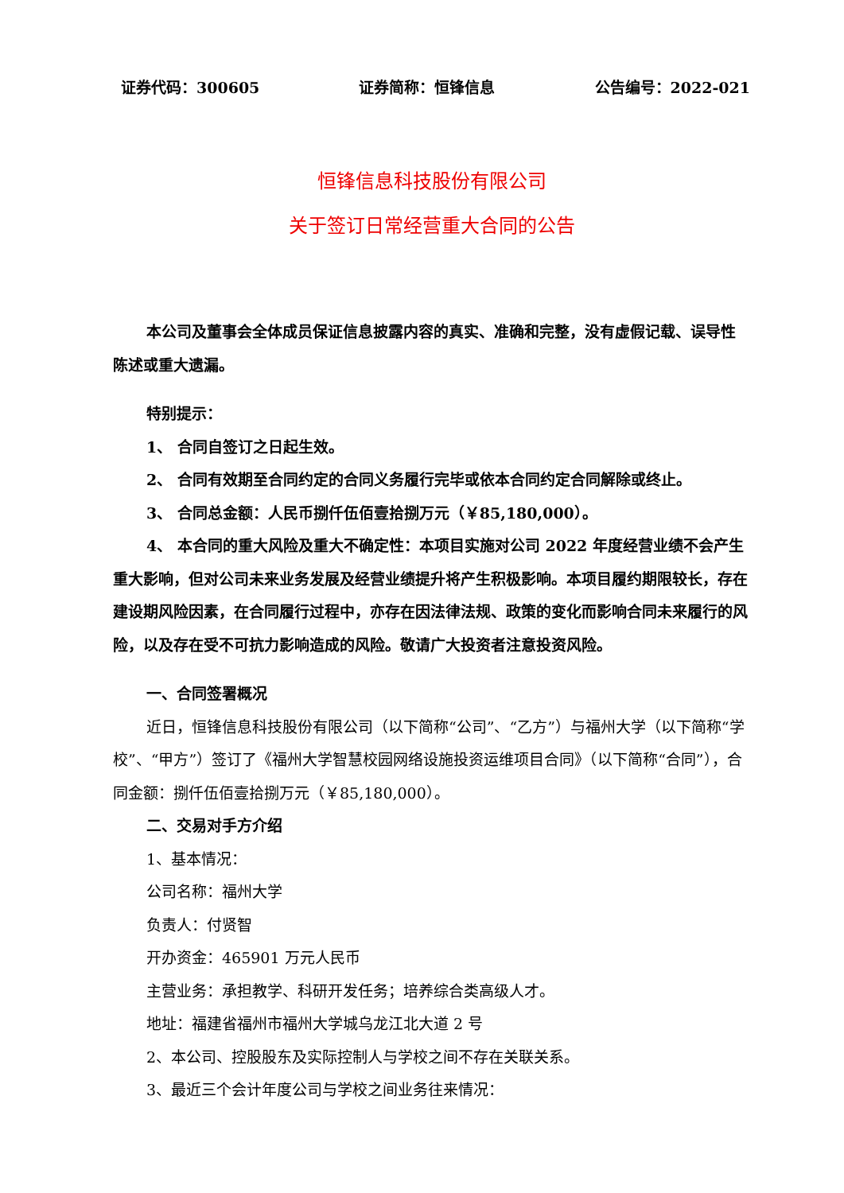证券代码：300605 证券简称：恒锋信息 公告编号：2022-021
恒锋信息科技股份有限公司
关于签订日常经营重大合同的公告
本公司及董事会全体成员保证信息披露内容的真实、准确和完整，没有虚假记载、误导性陈述或重大遗漏。
特别提示：
1、 合同自签订之日起生效。
2、 合同有效期至合同约定的合同义务履行完毕或依本合同约定合同解除或终止。
3、 合同总金额：人民币捌仟伍佰壹拾捌万元（￥85,180,000）。
4、 本合同的重大风险及重大不确定性：本项目实施对公司 2022 年度经营业绩不会产生重大影响，但对公司未来业务发展及经营业绩提升将产生积极影响。本项目履约期限较长，存在建设期风险因素，在合同履行过程中，亦存在因法律法规、政策的变化而影响合同未来履行的风险，以及存在受不可抗力影响造成的风险。敬请广大投资者注意投资风险。
一、合同签署概况
近日，恒锋信息科技股份有限公司（以下简称“公司”、“乙方”）与福州大学（以下简称“学校”、“甲方”）签订了《福州大学智慧校园网络设施投资运维项目合同》（以下简称“合同”），合同金额：捌仟伍佰壹拾捌万元（￥85,180,000）。
二、交易对手方介绍
1、基本情况：
公司名称：福州大学
负责人：付贤智
开办资金：465901 万元人民币
主营业务：承担教学、科研开发任务；培养综合类高级人才。
地址：福建省福州市福州大学城乌龙江北大道 2 号
2、本公司、控股股东及实际控制人与学校之间不存在关联关系。
3、最近三个会计年度公司与学校之间业务往来情况：